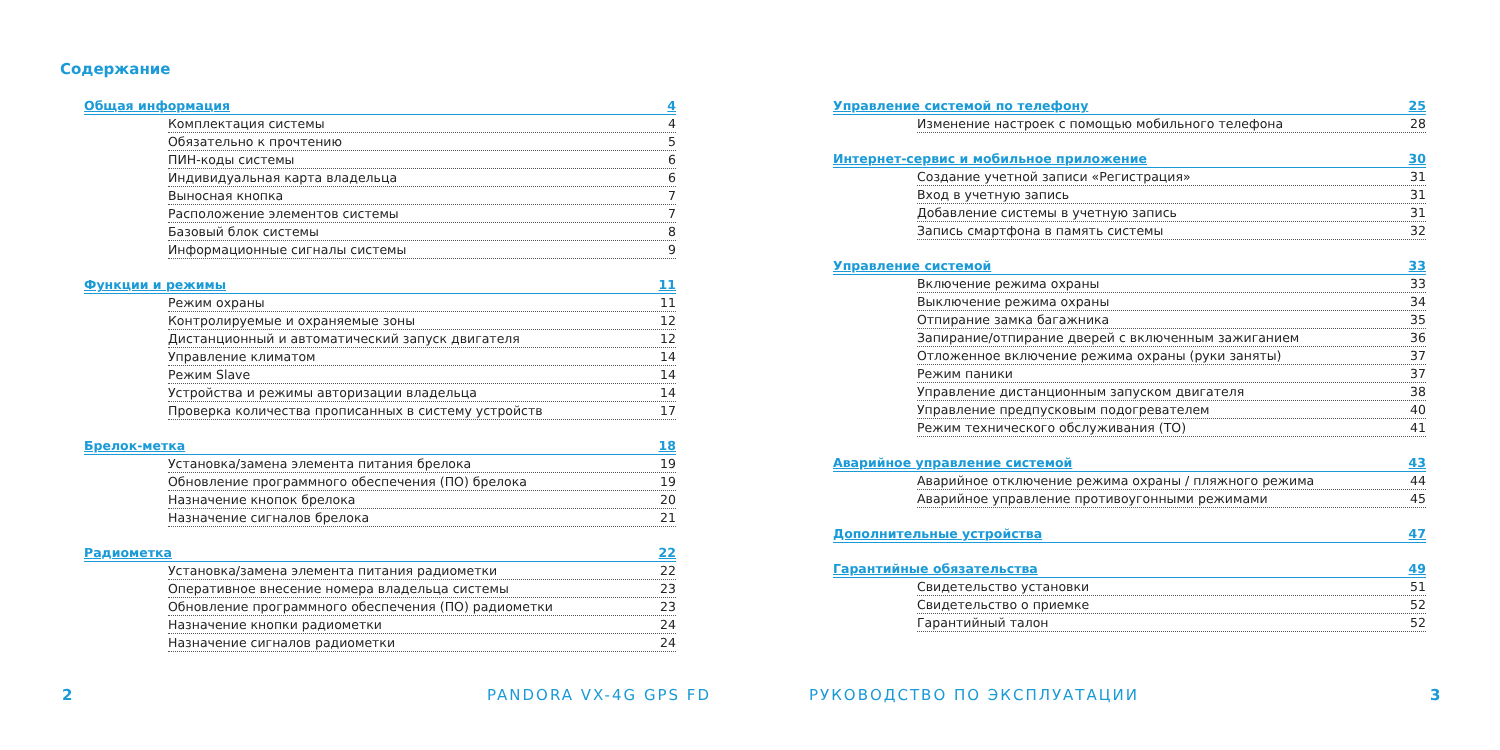Содержание
Общая информация 4
Комплектация системы 4
Обязательно к прочтению 5
ПИН-коды системы 6
Индивидуальная карта владельца 6
Выносная кнопка 7
Расположение элементов системы 7
Базовый блок системы 8
Информационные сигналы системы 9
Функции и режимы 11
Режим охраны 11
Контролируемые и охраняемые зоны 12
Дистанционный и автоматический запуск двигателя 12
Управление климатом 14
Режим Slave 14
Устройства и режимы авторизации владельца 14
Проверка количества прописанных в систему устройств 17
Брелок-метка 18
Установка/замена элемента питания брелока 19
Обновление программного обеспечения (ПО) брелока 19
Назначение кнопок брелока 20
Назначение сигналов брелока 21
Радиометка 22
Установка/замена элемента питания радиометки 22
Оперативное внесение номера владельца системы 23
Обновление программного обеспечения (ПО) радиометки 23
Назначение кнопки радиометки 24
Назначение сигналов радиометки 24
Управление системой по телефону 25
Изменение настроек с помощью мобильного телефона 28
Интернет-сервис и мобильное приложение 30
Создание учетной записи «Регистрация» 31
Вход в учетную запись 31
Добавление системы в учетную запись 31
Запись смартфона в память системы 32
Управление системой 33
Включение режима охраны 33
Выключение режима охраны 34
Отпирание замка багажника 35
Запирание/отпирание дверей с включенным зажиганием 36
Отложенное включение режима охраны (руки заняты) 37
Режим паники 37
Управление дистанционным запуском двигателя 38
Управление предпусковым подогревателем 40
Режим технического обслуживания (ТО) 41
Аварийное управление системой 43
Аварийное отключение режима охраны / пляжного режима 44
Аварийное управление противоугонными режимами 45
Дополнительные устройства 47
Гарантийные обязательства 49
Свидетельство установки 51
Свидетельство о приемке 52
Гарантийный талон 52
2 PANDORA VX-4G GPS FD РУКОВОДСТВО ПО ЭКСПЛУАТАЦИИ 3